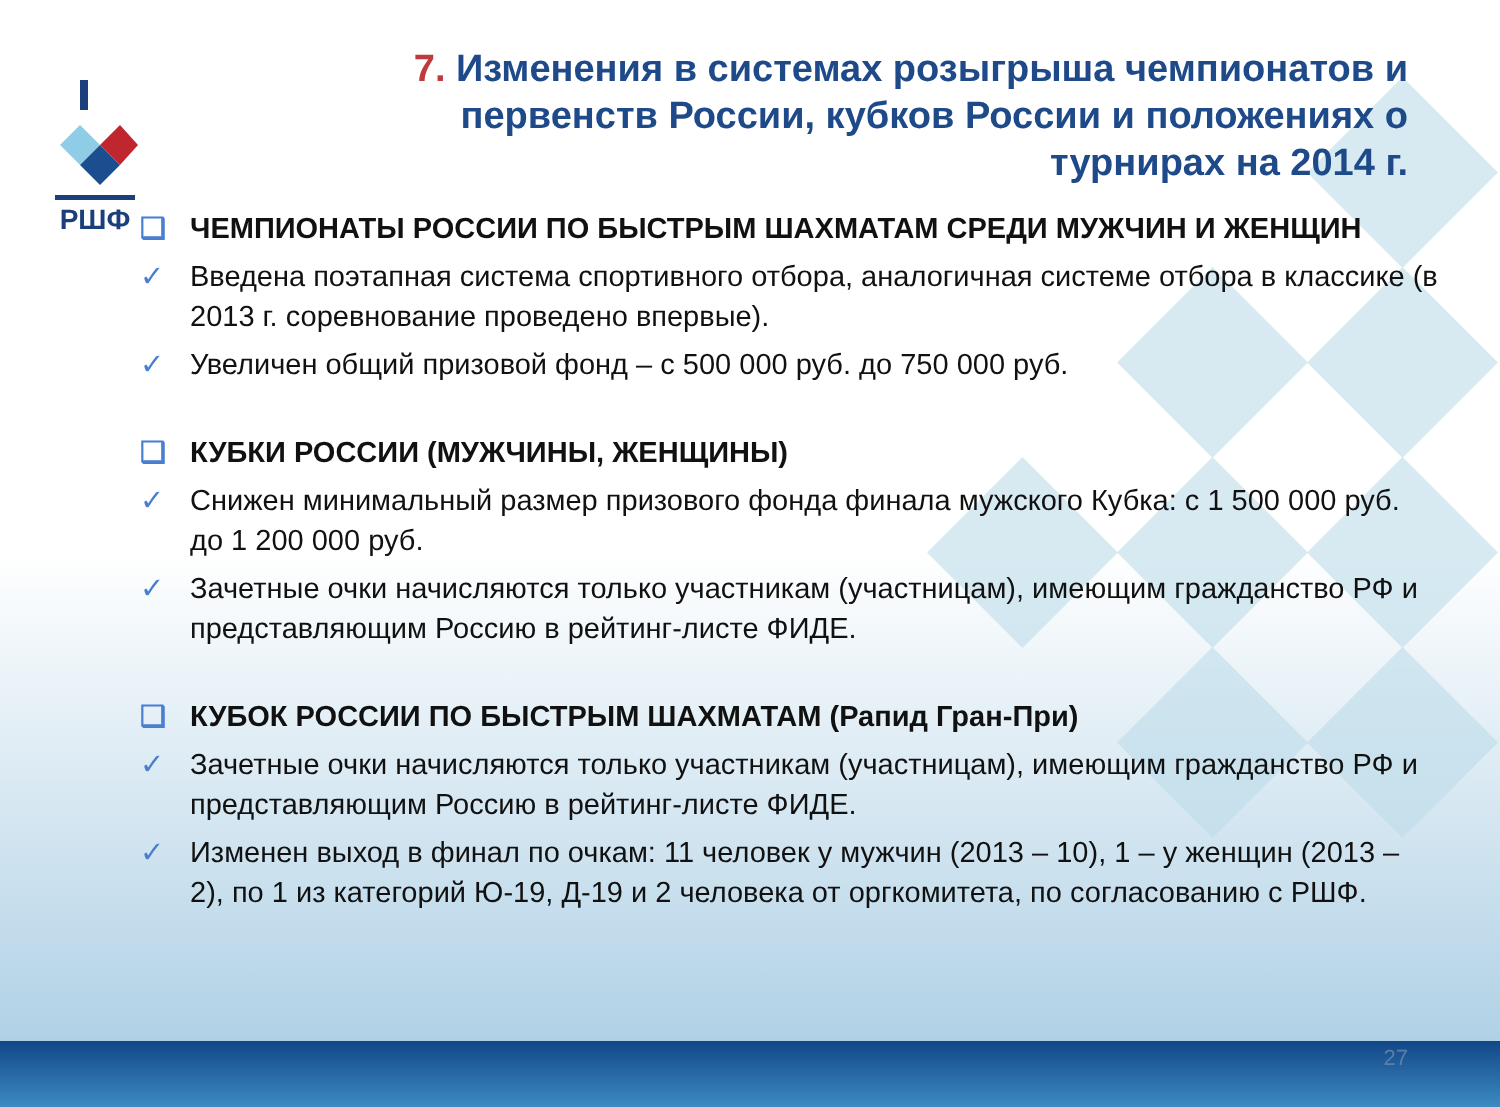РШФ
7. Изменения в системах розыгрыша чемпионатов и первенств России, кубков России и положениях о турнирах на 2014 г.
❑ ЧЕМПИОНАТЫ РОССИИ ПО БЫСТРЫМ ШАХМАТАМ СРЕДИ МУЖЧИН И ЖЕНЩИН
✓ Введена поэтапная система спортивного отбора, аналогичная системе отбора в классике (в 2013 г. соревнование проведено впервые).
✓ Увеличен общий призовой фонд – с 500 000 руб. до 750 000 руб.
❑ КУБКИ РОССИИ (МУЖЧИНЫ, ЖЕНЩИНЫ)
✓ Снижен минимальный размер призового фонда финала мужского Кубка: с 1 500 000 руб. до 1 200 000 руб.
✓ Зачетные очки начисляются только участникам (участницам), имеющим гражданство РФ и представляющим Россию в рейтинг-листе ФИДЕ.
❑ КУБОК РОССИИ ПО БЫСТРЫМ ШАХМАТАМ (Рапид Гран-При)
✓ Зачетные очки начисляются только участникам (участницам), имеющим гражданство РФ и представляющим Россию в рейтинг-листе ФИДЕ.
✓ Изменен выход в финал по очкам: 11 человек у мужчин (2013 – 10), 1 – у женщин (2013 – 2), по 1 из категорий Ю-19, Д-19 и 2 человека от оргкомитета, по согласованию с РШФ.
27